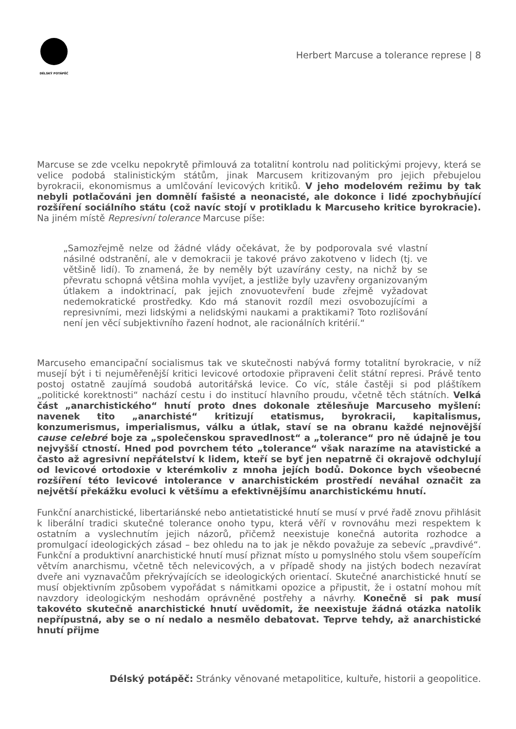DÉLSKÝ POTÁPĚČ
Herbert Marcuse a tolerance represe | 8
Marcuse se zde vcelku nepokrytě přimlouvá za totalitní kontrolu nad politickými projevy, která se velice podobá stalinistickým státům, jinak Marcusem kritizovaným pro jejich přebujelou byrokracii, ekonomismus a umlčování levicových kritiků. V jeho modelovém režimu by tak nebyli potlačováni jen domnělí fašisté a neonacisté, ale dokonce i lidé zpochybňující rozšíření sociálního státu (což navíc stojí v protikladu k Marcuseho kritice byrokracie). Na jiném místě Represivní tolerance Marcuse píše:
„Samozřejmě nelze od žádné vlády očekávat, že by podporovala své vlastní násilné odstranění, ale v demokracii je takové právo zakotveno v lidech (tj. ve většině lidí). To znamená, že by neměly být uzavírány cesty, na nichž by se převratu schopná většina mohla vyvíjet, a jestliže byly uzavřeny organizovaným útlakem a indoktrinací, pak jejich znovuotevření bude zřejmě vyžadovat nedemokratické prostředky. Kdo má stanovit rozdíl mezi osvobozujícími a represivními, mezi lidskými a nelidskými naukami a praktikami? Toto rozlišování není jen věcí subjektivního řazení hodnot, ale racionálních kritérií.“
Marcuseho emancipační socialismus tak ve skutečnosti nabývá formy totalitní byrokracie, v níž musejí být i ti nejuměřenější kritici levicové ortodoxie připraveni čelit státní represi. Právě tento postoj ostatně zaujímá soudobá autoritářská levice. Co víc, stále častěji si pod pláštíkem „politické korektnosti“ nachází cestu i do institucí hlavního proudu, včetně těch státních. Velká část „anarchistického“ hnutí proto dnes dokonale ztělesňuje Marcuseho myšlení: navenek tito „anarchisté“ kritizují etatismus, byrokracii, kapitalismus, konzumerismus, imperialismus, válku a útlak, staví se na obranu každé nejnovější cause celebré boje za „společenskou spravedlnost“ a „tolerance“ pro ně údajně je tou nejvyšší ctností. Hned pod povrchem této „tolerance“ však narazíme na atavistické a často až agresivní nepřátelství k lidem, kteří se byť jen nepatrně či okrajově odchylují od levicové ortodoxie v kterémkoliv z mnoha jejích bodů. Dokonce bych všeobecné rozšíření této levicové intolerance v anarchistickém prostředí neváhal označit za největší překážku evoluci k většímu a efektivnějšímu anarchistickému hnutí.
Funkční anarchistické, libertariánské nebo antietatistické hnutí se musí v prvé řadě znovu přihlásit k liberální tradici skutečné tolerance onoho typu, která věří v rovnováhu mezi respektem k ostatním a vyslechnutím jejich názorů, přičemž neexistuje konečná autorita rozhodce a promulgací ideologických zásad – bez ohledu na to jak je někdo považuje za sebevíc „pravdivé“. Funkční a produktivní anarchistické hnutí musí přiznat místo u pomyslného stolu všem soupeřícím větvím anarchismu, včetně těch nelevicových, a v případě shody na jistých bodech nezavírat dveře ani vyznavačům překrývajících se ideologických orientací. Skutečné anarchistické hnutí se musí objektivním způsobem vypořádat s námitkami opozice a připustit, že i ostatní mohou mít navzdory ideologickým neshodám oprávněné postřehy a návrhy. Konečně si pak musí takovéto skutečně anarchistické hnutí uvědomit, že neexistuje žádná otázka natolik nepřípustná, aby se o ní nedalo a nesmělo debatovat. Teprve tehdy, až anarchistické hnutí přijme
Délský potápěč: Stránky věnované metapolitice, kultuře, historii a geopolitice.